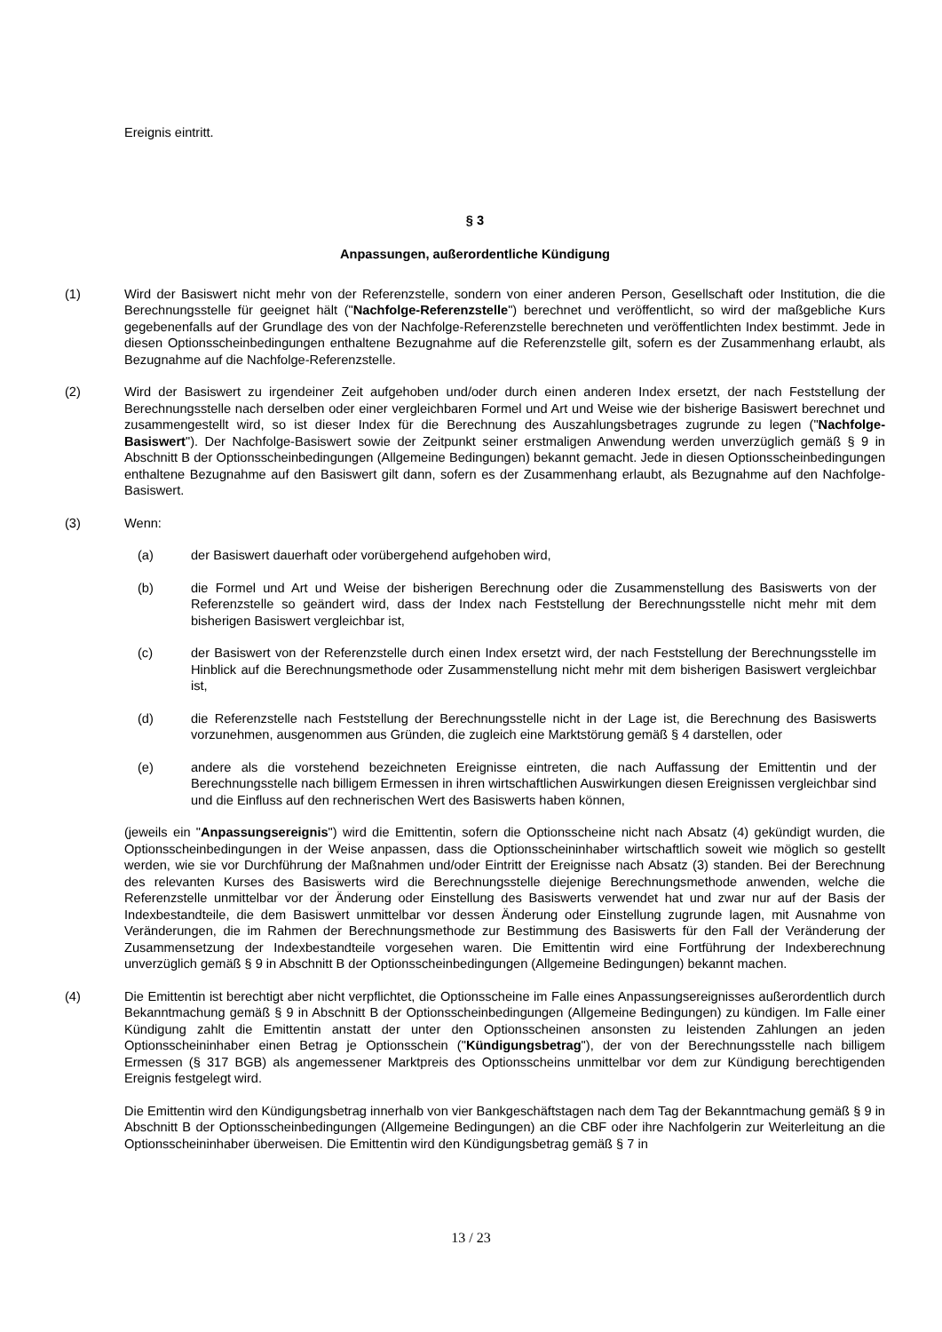Ereignis eintritt.
§ 3
Anpassungen, außerordentliche Kündigung
(1) Wird der Basiswert nicht mehr von der Referenzstelle, sondern von einer anderen Person, Gesellschaft oder Institution, die die Berechnungsstelle für geeignet hält ("Nachfolge-Referenzstelle") berechnet und veröffentlicht, so wird der maßgebliche Kurs gegebenenfalls auf der Grundlage des von der Nachfolge-Referenzstelle berechneten und veröffentlichten Index bestimmt. Jede in diesen Optionsscheinbedingungen enthaltene Bezugnahme auf die Referenzstelle gilt, sofern es der Zusammenhang erlaubt, als Bezugnahme auf die Nachfolge-Referenzstelle.
(2) Wird der Basiswert zu irgendeiner Zeit aufgehoben und/oder durch einen anderen Index ersetzt, der nach Feststellung der Berechnungsstelle nach derselben oder einer vergleichbaren Formel und Art und Weise wie der bisherige Basiswert berechnet und zusammengestellt wird, so ist dieser Index für die Berechnung des Auszahlungsbetrages zugrunde zu legen ("Nachfolge-Basiswert"). Der Nachfolge-Basiswert sowie der Zeitpunkt seiner erstmaligen Anwendung werden unverzüglich gemäß § 9 in Abschnitt B der Optionsscheinbedingungen (Allgemeine Bedingungen) bekannt gemacht. Jede in diesen Optionsscheinbedingungen enthaltene Bezugnahme auf den Basiswert gilt dann, sofern es der Zusammenhang erlaubt, als Bezugnahme auf den Nachfolge-Basiswert.
(3) Wenn:
(a) der Basiswert dauerhaft oder vorübergehend aufgehoben wird,
(b) die Formel und Art und Weise der bisherigen Berechnung oder die Zusammenstellung des Basiswerts von der Referenzstelle so geändert wird, dass der Index nach Feststellung der Berechnungsstelle nicht mehr mit dem bisherigen Basiswert vergleichbar ist,
(c) der Basiswert von der Referenzstelle durch einen Index ersetzt wird, der nach Feststellung der Berechnungsstelle im Hinblick auf die Berechnungsmethode oder Zusammenstellung nicht mehr mit dem bisherigen Basiswert vergleichbar ist,
(d) die Referenzstelle nach Feststellung der Berechnungsstelle nicht in der Lage ist, die Berechnung des Basiswerts vorzunehmen, ausgenommen aus Gründen, die zugleich eine Marktstörung gemäß § 4 darstellen, oder
(e) andere als die vorstehend bezeichneten Ereignisse eintreten, die nach Auffassung der Emittentin und der Berechnungsstelle nach billigem Ermessen in ihren wirtschaftlichen Auswirkungen diesen Ereignissen vergleichbar sind und die Einfluss auf den rechnerischen Wert des Basiswerts haben können,
(jeweils ein "Anpassungsereignis") wird die Emittentin, sofern die Optionsscheine nicht nach Absatz (4) gekündigt wurden, die Optionsscheinbedingungen in der Weise anpassen, dass die Optionsscheininhaber wirtschaftlich soweit wie möglich so gestellt werden, wie sie vor Durchführung der Maßnahmen und/oder Eintritt der Ereignisse nach Absatz (3) standen. Bei der Berechnung des relevanten Kurses des Basiswerts wird die Berechnungsstelle diejenige Berechnungsmethode anwenden, welche die Referenzstelle unmittelbar vor der Änderung oder Einstellung des Basiswerts verwendet hat und zwar nur auf der Basis der Indexbestandteile, die dem Basiswert unmittelbar vor dessen Änderung oder Einstellung zugrunde lagen, mit Ausnahme von Veränderungen, die im Rahmen der Berechnungsmethode zur Bestimmung des Basiswerts für den Fall der Veränderung der Zusammensetzung der Indexbestandteile vorgesehen waren. Die Emittentin wird eine Fortführung der Indexberechnung unverzüglich gemäß § 9 in Abschnitt B der Optionsscheinbedingungen (Allgemeine Bedingungen) bekannt machen.
(4) Die Emittentin ist berechtigt aber nicht verpflichtet, die Optionsscheine im Falle eines Anpassungsereignisses außerordentlich durch Bekanntmachung gemäß § 9 in Abschnitt B der Optionsscheinbedingungen (Allgemeine Bedingungen) zu kündigen. Im Falle einer Kündigung zahlt die Emittentin anstatt der unter den Optionsscheinen ansonsten zu leistenden Zahlungen an jeden Optionsscheininhaber einen Betrag je Optionsschein ("Kündigungsbetrag"), der von der Berechnungsstelle nach billigem Ermessen (§ 317 BGB) als angemessener Marktpreis des Optionsscheins unmittelbar vor dem zur Kündigung berechtigenden Ereignis festgelegt wird.
Die Emittentin wird den Kündigungsbetrag innerhalb von vier Bankgeschäftstagen nach dem Tag der Bekanntmachung gemäß § 9 in Abschnitt B der Optionsscheinbedingungen (Allgemeine Bedingungen) an die CBF oder ihre Nachfolgerin zur Weiterleitung an die Optionsscheininhaber überweisen. Die Emittentin wird den Kündigungsbetrag gemäß § 7 in
13 / 23